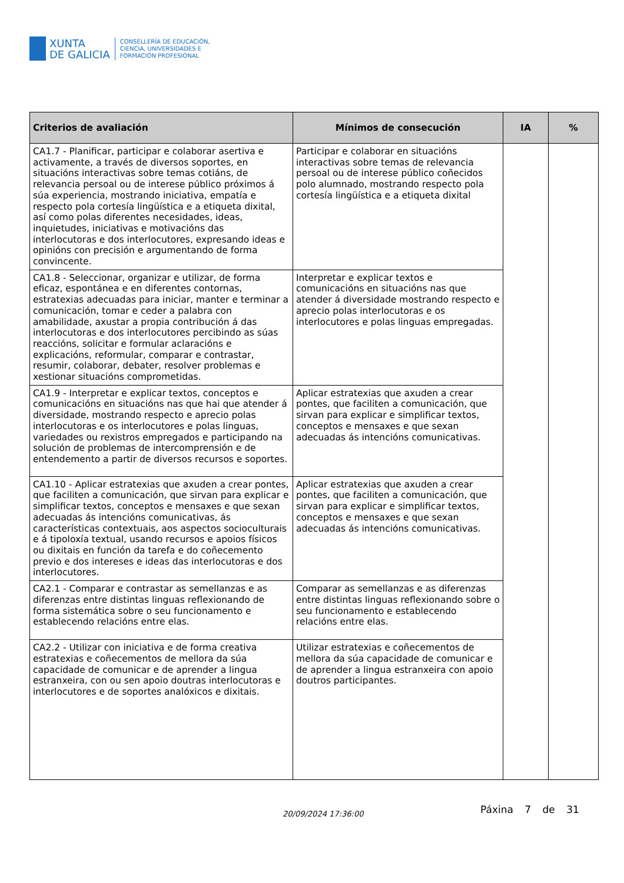XUNTA
DE GALICIA
CONSELLERÍA DE EDUCACIÓN,
CIENCIA, UNIVERSIDADES E
FORMACIÓN PROFESIONAL
| Criterios de avaliación | Mínimos de consecución | IA | % |
| --- | --- | --- | --- |
| CA1.7 - Planificar, participar e colaborar asertiva e activamente, a través de diversos soportes, en situacións interactivas sobre temas cotiáns, de relevancia persoal ou de interese público próximos á súa experiencia, mostrando iniciativa, empatía e respecto pola cortesía lingüística e a etiqueta dixital, así como polas diferentes necesidades, ideas, inquietudes, iniciativas e motivacións das interlocutoras e dos interlocutores, expresando ideas e opinións con precisión e argumentando de forma convincente. | Participar e colaborar en situacións interactivas sobre temas de relevancia persoal ou de interese público coñecidos polo alumnado, mostrando respecto pola cortesía lingüística e a etiqueta dixital | | |
| CA1.8 - Seleccionar, organizar e utilizar, de forma eficaz, espontánea e en diferentes contornas, estratexias adecuadas para iniciar, manter e terminar a comunicación, tomar e ceder a palabra con amabilidade, axustar a propia contribución á das interlocutoras e dos interlocutores percibindo as súas reaccións, solicitar e formular aclaracións e explicacións, reformular, comparar e contrastar, resumir, colaborar, debater, resolver problemas e xestionar situacións comprometidas. | Interpretar e explicar textos e comunicacións en situacións nas que atender á diversidade mostrando respecto e aprecio polas interlocutoras e os interlocutores e polas linguas empregadas. | | |
| CA1.9 - Interpretar e explicar textos, conceptos e comunicacións en situacións nas que hai que atender á diversidade, mostrando respecto e aprecio polas interlocutoras e os interlocutores e polas linguas, variedades ou rexistros empregados e participando na solución de problemas de intercomprensión e de entendemento a partir de diversos recursos e soportes. | Aplicar estratexias que axuden a crear pontes, que faciliten a comunicación, que sirvan para explicar e simplificar textos, conceptos e mensaxes e que sexan adecuadas ás intencións comunicativas. | | |
| CA1.10 - Aplicar estratexias que axuden a crear pontes, que faciliten a comunicación, que sirvan para explicar e simplificar textos, conceptos e mensaxes e que sexan adecuadas ás intencións comunicativas, ás características contextuais, aos aspectos socioculturais e á tipoloxía textual, usando recursos e apoios físicos ou dixitais en función da tarefa e do coñecemento previo e dos intereses e ideas das interlocutoras e dos interlocutores. | Aplicar estratexias que axuden a crear pontes, que faciliten a comunicación, que sirvan para explicar e simplificar textos, conceptos e mensaxes e que sexan adecuadas ás intencións comunicativas. | | |
| CA2.1 - Comparar e contrastar as semellanzas e as diferenzas entre distintas linguas reflexionando de forma sistemática sobre o seu funcionamento e establecendo relacións entre elas. | Comparar as semellanzas e as diferenzas entre distintas linguas reflexionando sobre o seu funcionamento e establecendo relacións entre elas. | | |
| CA2.2 - Utilizar con iniciativa e de forma creativa estratexias e coñecementos de mellora da súa capacidade de comunicar e de aprender a lingua estranxeira, con ou sen apoio doutras interlocutoras e interlocutores e de soportes analóxicos e dixitais. | Utilizar estratexias e coñecementos de mellora da súa capacidade de comunicar e de aprender a lingua estranxeira con apoio doutros participantes. | | |
20/09/2024 17:36:00 Páxina 7 de 31